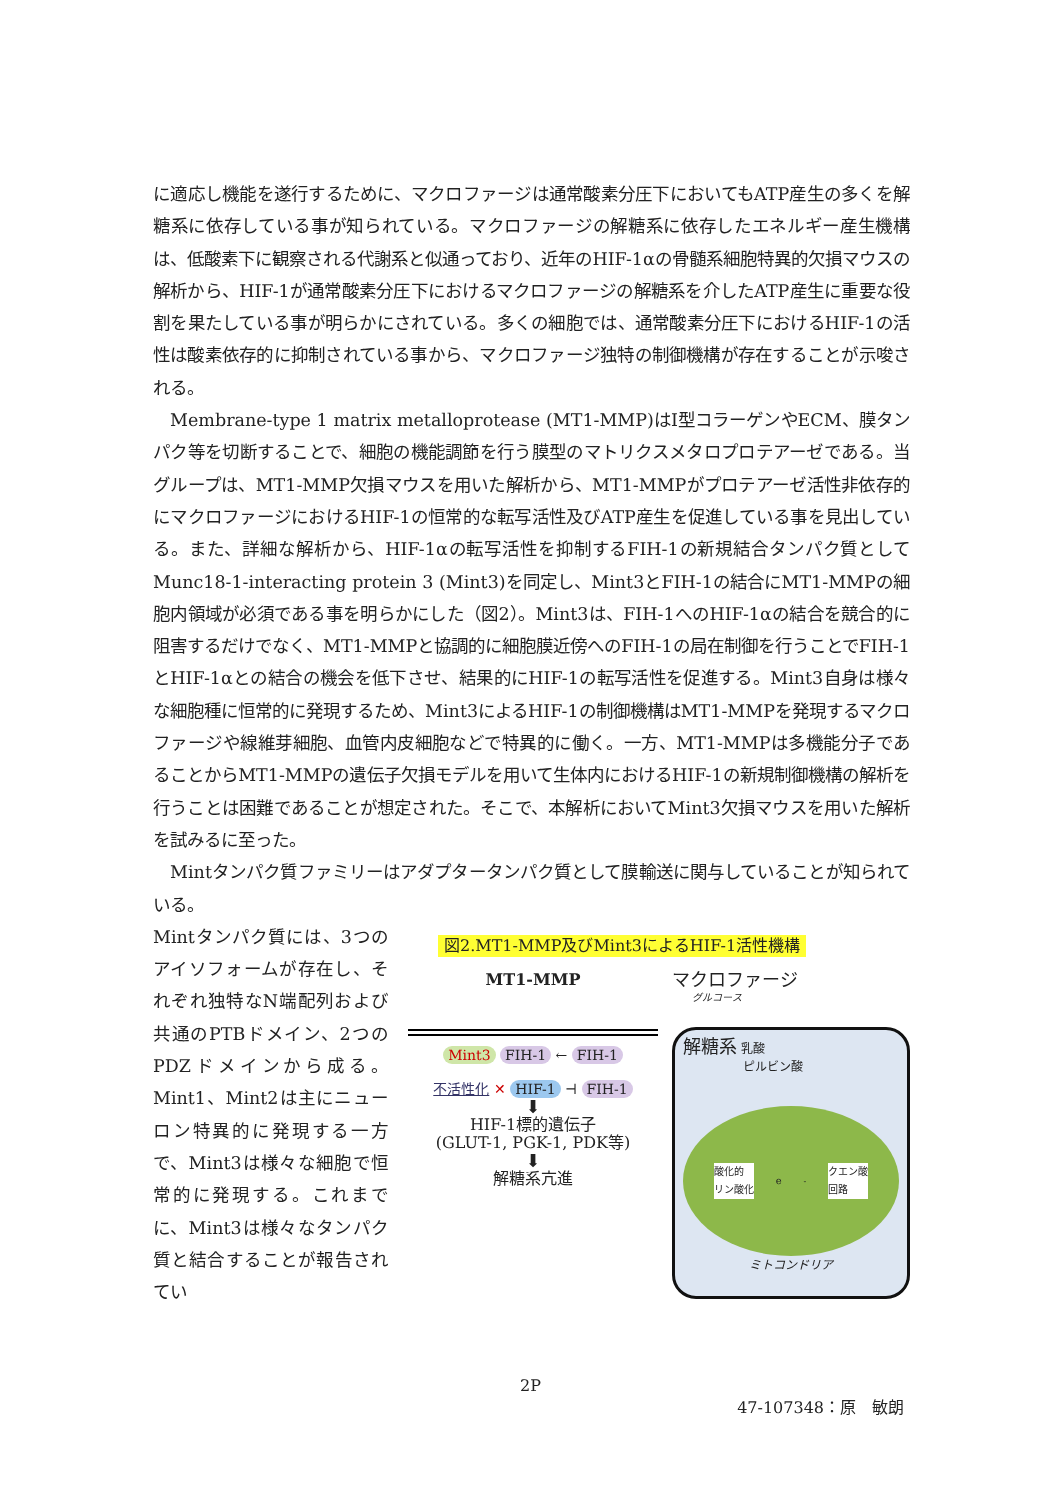に適応し機能を遂行するために、マクロファージは通常酸素分圧下においてもATP産生の多くを解糖系に依存している事が知られている。マクロファージの解糖系に依存したエネルギー産生機構は、低酸素下に観察される代謝系と似通っており、近年のHIF-1αの骨髄系細胞特異的欠損マウスの解析から、HIF-1が通常酸素分圧下におけるマクロファージの解糖系を介したATP産生に重要な役割を果たしている事が明らかにされている。多くの細胞では、通常酸素分圧下におけるHIF-1の活性は酸素依存的に抑制されている事から、マクロファージ独特の制御機構が存在することが示唆される。
　Membrane-type 1 matrix metalloprotease (MT1-MMP)はI型コラーゲンやECM、膜タンパク等を切断することで、細胞の機能調節を行う膜型のマトリクスメタロプロテアーゼである。当グループは、MT1-MMP欠損マウスを用いた解析から、MT1-MMPがプロテアーゼ活性非依存的にマクロファージにおけるHIF-1の恒常的な転写活性及びATP産生を促進している事を見出している。また、詳細な解析から、HIF-1αの転写活性を抑制するFIH-1の新規結合タンパク質としてMunc18-1-interacting protein 3 (Mint3)を同定し、Mint3とFIH-1の結合にMT1-MMPの細胞内領域が必須である事を明らかにした（図2）。Mint3は、FIH-1へのHIF-1αの結合を競合的に阻害するだけでなく、MT1-MMPと協調的に細胞膜近傍へのFIH-1の局在制御を行うことでFIH-1とHIF-1αとの結合の機会を低下させ、結果的にHIF-1の転写活性を促進する。Mint3自身は様々な細胞種に恒常的に発現するため、Mint3によるHIF-1の制御機構はMT1-MMPを発現するマクロファージや線維芽細胞、血管内皮細胞などで特異的に働く。一方、MT1-MMPは多機能分子であることからMT1-MMPの遺伝子欠損モデルを用いて生体内におけるHIF-1の新規制御機構の解析を行うことは困難であることが想定された。そこで、本解析においてMint3欠損マウスを用いた解析を試みるに至った。
　Mintタンパク質ファミリーはアダプタータンパク質として膜輸送に関与していることが知られている。
Mintタンパク質には、3つのアイソフォームが存在し、それぞれ独特なN端配列および共通のPTBドメイン、2つのPDZドメインから成る。Mint1、Mint2は主にニューロン特異的に発現する一方で、Mint3は様々な細胞で恒常的に発現する。これまでに、Mint3は様々なタンパク質と結合することが報告されてい
図2.MT1-MMP及びMint3によるHIF-1活性機構
MT1-MMP
Mint3 FIH-1 ← FIH-1
不活性化 ✕ HIF-1 ⊣ FIH-1
⬇
HIF-1標的遺伝子
(GLUT-1, PGK-1, PDK等)
⬇
解糖系亢進
マクロファージ
グルコース
解糖系 乳酸
ピルビン酸
酸化的
リン酸化 e<sup>-</sup> クエン酸
回路
ミトコンドリア
2P
47-107348：原　敏朗